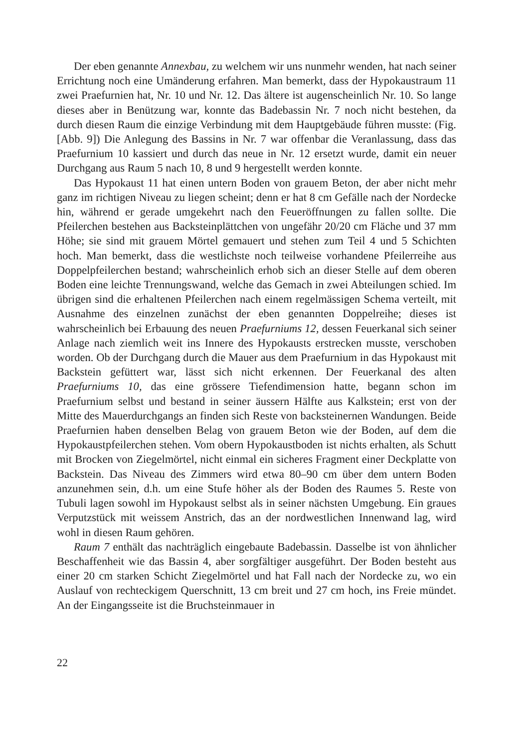Der eben genannte Annexbau, zu welchem wir uns nunmehr wenden, hat nach seiner Errichtung noch eine Umänderung erfahren. Man bemerkt, dass der Hypokaustraum 11 zwei Praefurnien hat, Nr. 10 und Nr. 12. Das ältere ist augenscheinlich Nr. 10. So lange dieses aber in Benützung war, konnte das Badebassin Nr. 7 noch nicht bestehen, da durch diesen Raum die einzige Verbindung mit dem Hauptgebäude führen musste: (Fig. [Abb. 9]) Die Anlegung des Bassins in Nr. 7 war offenbar die Veranlassung, dass das Praefurnium 10 kassiert und durch das neue in Nr. 12 ersetzt wurde, damit ein neuer Durchgang aus Raum 5 nach 10, 8 und 9 hergestellt werden konnte.
Das Hypokaust 11 hat einen untern Boden von grauem Beton, der aber nicht mehr ganz im richtigen Niveau zu liegen scheint; denn er hat 8 cm Gefälle nach der Nordecke hin, während er gerade umgekehrt nach den Feueröffnungen zu fallen sollte. Die Pfeilerchen bestehen aus Backsteinplättchen von ungefähr 20/20 cm Fläche und 37 mm Höhe; sie sind mit grauem Mörtel gemauert und stehen zum Teil 4 und 5 Schichten hoch. Man bemerkt, dass die westlichste noch teilweise vorhandene Pfeilerreihe aus Doppelpfeilerchen bestand; wahrscheinlich erhob sich an dieser Stelle auf dem oberen Boden eine leichte Trennungswand, welche das Gemach in zwei Abteilungen schied. Im übrigen sind die erhaltenen Pfeilerchen nach einem regelmässigen Schema verteilt, mit Ausnahme des einzelnen zunächst der eben genannten Doppelreihe; dieses ist wahrscheinlich bei Erbauung des neuen Praefurniums 12, dessen Feuerkanal sich seiner Anlage nach ziemlich weit ins Innere des Hypokausts erstrecken musste, verschoben worden. Ob der Durchgang durch die Mauer aus dem Praefurnium in das Hypokaust mit Backstein gefüttert war, lässt sich nicht erkennen. Der Feuerkanal des alten Praefurniums 10, das eine grössere Tiefendimension hatte, begann schon im Praefurnium selbst und bestand in seiner äussern Hälfte aus Kalkstein; erst von der Mitte des Mauerdurchgangs an finden sich Reste von backsteinernen Wandungen. Beide Praefurnien haben denselben Belag von grauem Beton wie der Boden, auf dem die Hypokaustpfeilerchen stehen. Vom obern Hypokaustboden ist nichts erhalten, als Schutt mit Brocken von Ziegelmörtel, nicht einmal ein sicheres Fragment einer Deckplatte von Backstein. Das Niveau des Zimmers wird etwa 80–90 cm über dem untern Boden anzunehmen sein, d.h. um eine Stufe höher als der Boden des Raumes 5. Reste von Tubuli lagen sowohl im Hypokaust selbst als in seiner nächsten Umgebung. Ein graues Verputzstück mit weissem Anstrich, das an der nordwestlichen Innenwand lag, wird wohl in diesen Raum gehören.
Raum 7 enthält das nachträglich eingebaute Badebassin. Dasselbe ist von ähnlicher Beschaffenheit wie das Bassin 4, aber sorgfältiger ausgeführt. Der Boden besteht aus einer 20 cm starken Schicht Ziegelmörtel und hat Fall nach der Nordecke zu, wo ein Auslauf von rechteckigem Querschnitt, 13 cm breit und 27 cm hoch, ins Freie mündet. An der Eingangsseite ist die Bruchsteinmauer in
22